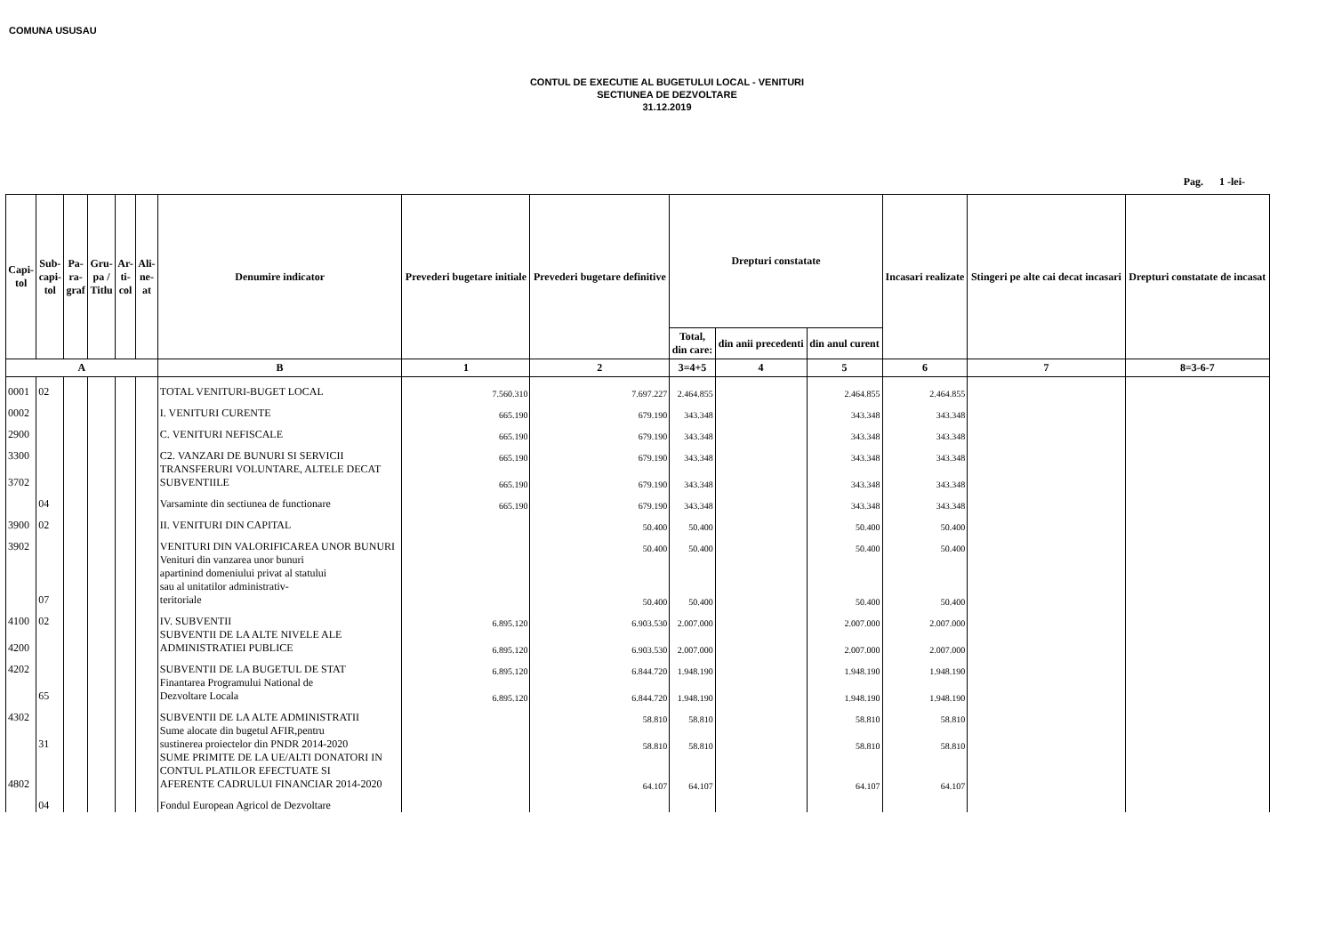COMUNA USUSAU
CONTUL DE EXECUTIE AL BUGETULUI LOCAL - VENITURI
SECTIUNEA DE DEZVOLTARE
31.12.2019
Pag. 1 -lei-
| Capi- tol | Sub- capi- tol | Pa- ra- graf | Gru- pa / Titlu | Ar- ti- col | Ali- ne- at | Denumire indicator | Prevederi bugetare initiale | Prevederi bugetare definitive | Drepturi constatate | | | Incasari realizate | Stingeri pe alte cai decat incasari | Drepturi constatate de incasat |
| --- | --- | --- | --- | --- | --- | --- | --- | --- | --- | --- | --- | --- | --- | --- |
| | | | | | | | | | Total, din care: | din anii precedenti | din anul curent | | | |
| A | | | | | | B | 1 | 2 | 3=4+5 | 4 | 5 | 6 | 7 | 8=3-6-7 |
| 0001 | 02 | | | | | TOTAL VENITURI-BUGET LOCAL | 7.560.310 | 7.697.227 | 2.464.855 | | 2.464.855 | 2.464.855 | | |
| 0002 | | | | | | I. VENITURI CURENTE | 665.190 | 679.190 | 343.348 | | 343.348 | 343.348 | | |
| 2900 | | | | | | C. VENITURI NEFISCALE | 665.190 | 679.190 | 343.348 | | 343.348 | 343.348 | | |
| 3300 | | | | | | C2. VANZARI DE BUNURI SI SERVICII | 665.190 | 679.190 | 343.348 | | 343.348 | 343.348 | | |
| 3702 | | | | | | TRANSFERURI VOLUNTARE, ALTELE DECAT SUBVENTIILE | 665.190 | 679.190 | 343.348 | | 343.348 | 343.348 | | |
| | 04 | | | | | Varsaminte din sectiunea de functionare | 665.190 | 679.190 | 343.348 | | 343.348 | 343.348 | | |
| 3900 | 02 | | | | | II. VENITURI DIN CAPITAL | | 50.400 | 50.400 | | 50.400 | 50.400 | | |
| 3902 | | | | | | VENITURI DIN VALORIFICAREA UNOR BUNURI | | 50.400 | 50.400 | | 50.400 | 50.400 | | |
| | 07 | | | | | Venituri din vanzarea unor bunuri apartinind domeniului privat al statului sau al unitatilor administrativ- teritoriale | | 50.400 | 50.400 | | 50.400 | 50.400 | | |
| 4100 | 02 | | | | | IV. SUBVENTII | 6.895.120 | 6.903.530 | 2.007.000 | | 2.007.000 | 2.007.000 | | |
| 4200 | | | | | | SUBVENTII DE LA ALTE NIVELE ALE ADMINISTRATIEI PUBLICE | 6.895.120 | 6.903.530 | 2.007.000 | | 2.007.000 | 2.007.000 | | |
| 4202 | | | | | | SUBVENTII DE LA BUGETUL DE STAT | 6.895.120 | 6.844.720 | 1.948.190 | | 1.948.190 | 1.948.190 | | |
| | 65 | | | | | Finantarea Programului National de Dezvoltare Locala | 6.895.120 | 6.844.720 | 1.948.190 | | 1.948.190 | 1.948.190 | | |
| 4302 | | | | | | SUBVENTII DE LA ALTE ADMINISTRATII | | 58.810 | 58.810 | | 58.810 | 58.810 | | |
| | 31 | | | | | Sume alocate din bugetul AFIR,pentru sustinerea proiectelor din PNDR 2014-2020 | | 58.810 | 58.810 | | 58.810 | 58.810 | | |
| 4802 | | | | | | SUME PRIMITE DE LA UE/ALTI DONATORI IN CONTUL PLATILOR EFECTUATE SI AFERENTE CADRULUI FINANCIAR 2014-2020 | | 64.107 | 64.107 | | 64.107 | 64.107 | | |
| | 04 | | | | | Fondul European Agricol de Dezvoltare | | | | | | | | |